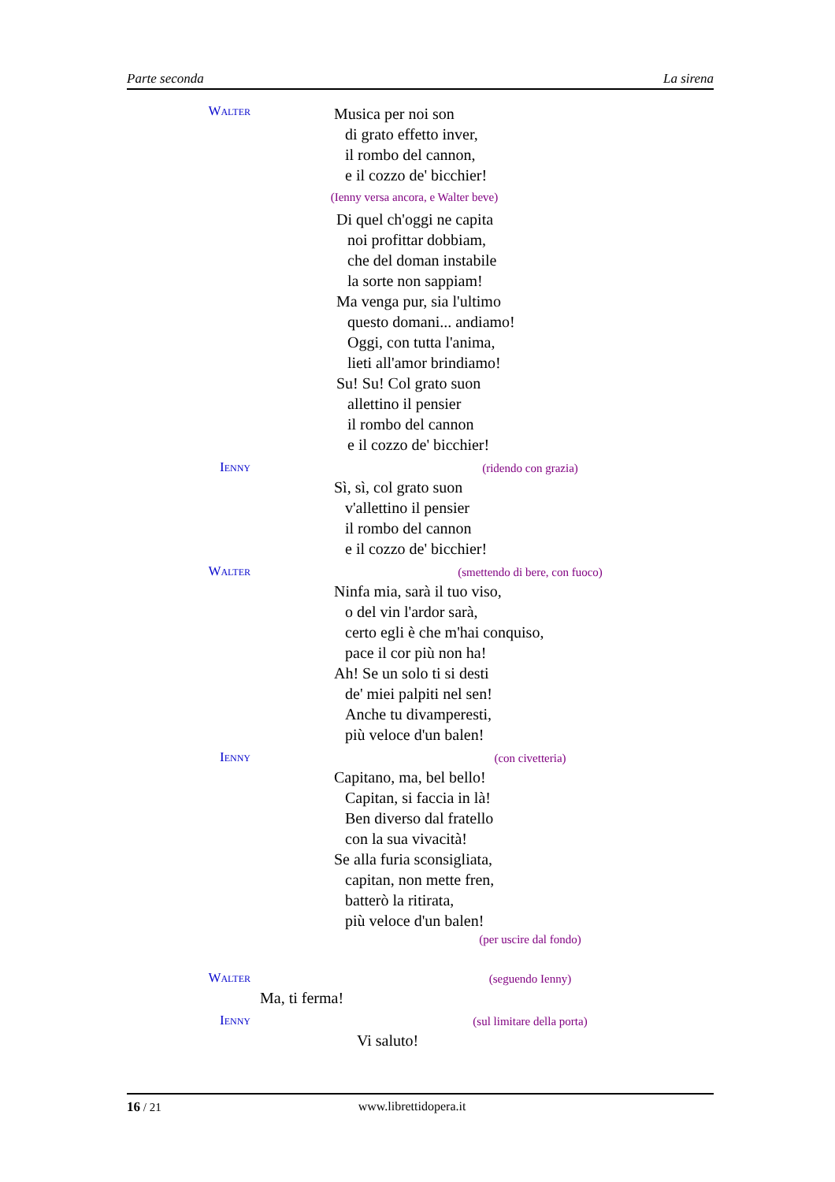Parte seconda La sirena
Walter
Musica per noi son
di grato effetto inver,
il rombo del cannon,
e il cozzo de' bicchier!
(Ienny versa ancora, e Walter beve)
Di quel ch'oggi ne capita
noi profittar dobbiam,
che del doman instabile
la sorte non sappiam!
Ma venga pur, sia l'ultimo
questo domani... andiamo!
Oggi, con tutta l'anima,
lieti all'amor brindiamo!
Su! Su! Col grato suon
allettino il pensier
il rombo del cannon
e il cozzo de' bicchier!
Ienny
(ridendo con grazia)
Sì, sì, col grato suon
v'allettino il pensier
il rombo del cannon
e il cozzo de' bicchier!
Walter
(smettendo di bere, con fuoco)
Ninfa mia, sarà il tuo viso,
o del vin l'ardor sarà,
certo egli è che m'hai conquiso,
pace il cor più non ha!
Ah! Se un solo ti si desti
de' miei palpiti nel sen!
Anche tu divamperesti,
più veloce d'un balen!
Ienny
(con civetteria)
Capitano, ma, bel bello!
Capitan, si faccia in là!
Ben diverso dal fratello
con la sua vivacità!
Se alla furia sconsigliata,
capitan, non mette fren,
batterò la ritirata,
più veloce d'un balen!
(per uscire dal fondo)
Walter
(seguendo Ienny)
Ma, ti ferma!
Ienny
(sul limitare della porta)
Vi saluto!
16 / 21 www.librettidopera.it